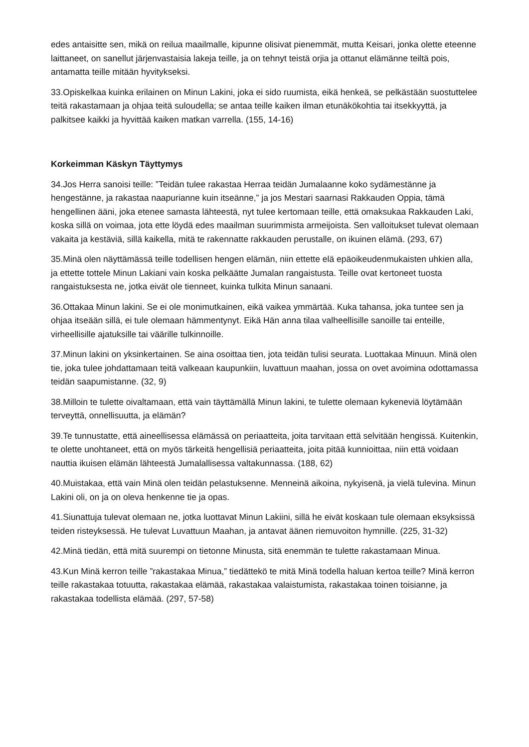edes antaisitte sen, mikä on reilua maailmalle, kipunne olisivat pienemmät, mutta Keisari, jonka olette eteenne laittaneet, on sanellut järjenvastaisia lakeja teille, ja on tehnyt teistä orjia ja ottanut elämänne teiltä pois, antamatta teille mitään hyvitykseksi.
33.Opiskelkaa kuinka erilainen on Minun Lakini, joka ei sido ruumista, eikä henkeä, se pelkästään suostuttelee teitä rakastamaan ja ohjaa teitä suloudella; se antaa teille kaiken ilman etunäkökohtia tai itsekkyyttä, ja palkitsee kaikki ja hyvittää kaiken matkan varrella. (155, 14-16)
Korkeimman Käskyn Täyttymys
34.Jos Herra sanoisi teille: ”Teidän tulee rakastaa Herraa teidän Jumalaanne koko sydämestänne ja hengestänne, ja rakastaa naapurianne kuin itseänne,” ja jos Mestari saarnasi Rakkauden Oppia, tämä hengellinen ääni, joka etenee samasta lähteestä, nyt tulee kertomaan teille, että omaksukaa Rakkauden Laki, koska sillä on voimaa, jota ette löydä edes maailman suurimmista armeijoista. Sen valloitukset tulevat olemaan vakaita ja kestäviä, sillä kaikella, mitä te rakennatte rakkauden perustalle, on ikuinen elämä. (293, 67)
35.Minä olen näyttämässä teille todellisen hengen elämän, niin ettette elä epäoikeudenmukaisten uhkien alla, ja ettette tottele Minun Lakiani vain koska pelkäätte Jumalan rangaistusta. Teille ovat kertoneet tuosta rangaistuksesta ne, jotka eivät ole tienneet, kuinka tulkita Minun sanaani.
36.Ottakaa Minun lakini. Se ei ole monimutkainen, eikä vaikea ymmärtää. Kuka tahansa, joka tuntee sen ja ohjaa itseään sillä, ei tule olemaan hämmentynyt. Eikä Hän anna tilaa valheellisille sanoille tai enteille, virheellisille ajatuksille tai väärille tulkinnoille.
37.Minun lakini on yksinkertainen. Se aina osoittaa tien, jota teidän tulisi seurata. Luottakaa Minuun. Minä olen tie, joka tulee johdattamaan teitä valkeaan kaupunkiin, luvattuun maahan, jossa on ovet avoimina odottamassa teidän saapumistanne. (32, 9)
38.Milloin te tulette oivaltamaan, että vain täyttämällä Minun lakini, te tulette olemaan kykeneviä löytämään terveyttä, onnellisuutta, ja elämän?
39.Te tunnustatte, että aineellisessa elämässä on periaatteita, joita tarvitaan että selvitään hengissä. Kuitenkin, te olette unohtaneet, että on myös tärkeitä hengellisiä periaatteita, joita pitää kunnioittaa, niin että voidaan nauttia ikuisen elämän lähteestä Jumalallisessa valtakunnassa. (188, 62)
40.Muistakaa, että vain Minä olen teidän pelastuksenne. Menneinä aikoina, nykyisenä, ja vielä tulevina. Minun Lakini oli, on ja on oleva henkenne tie ja opas.
41.Siunattuja tulevat olemaan ne, jotka luottavat Minun Lakiini, sillä he eivät koskaan tule olemaan eksyksissä teiden risteyksessä. He tulevat Luvattuun Maahan, ja antavat äänen riemuvoiton hymnille. (225, 31-32)
42.Minä tiedän, että mitä suurempi on tietonne Minusta, sitä enemmän te tulette rakastamaan Minua.
43.Kun Minä kerron teille ”rakastakaa Minua,” tiedättekö te mitä Minä todella haluan kertoa teille? Minä kerron teille rakastakaa totuutta, rakastakaa elämää, rakastakaa valaistumista, rakastakaa toinen toisianne, ja rakastakaa todellista elämää. (297, 57-58)